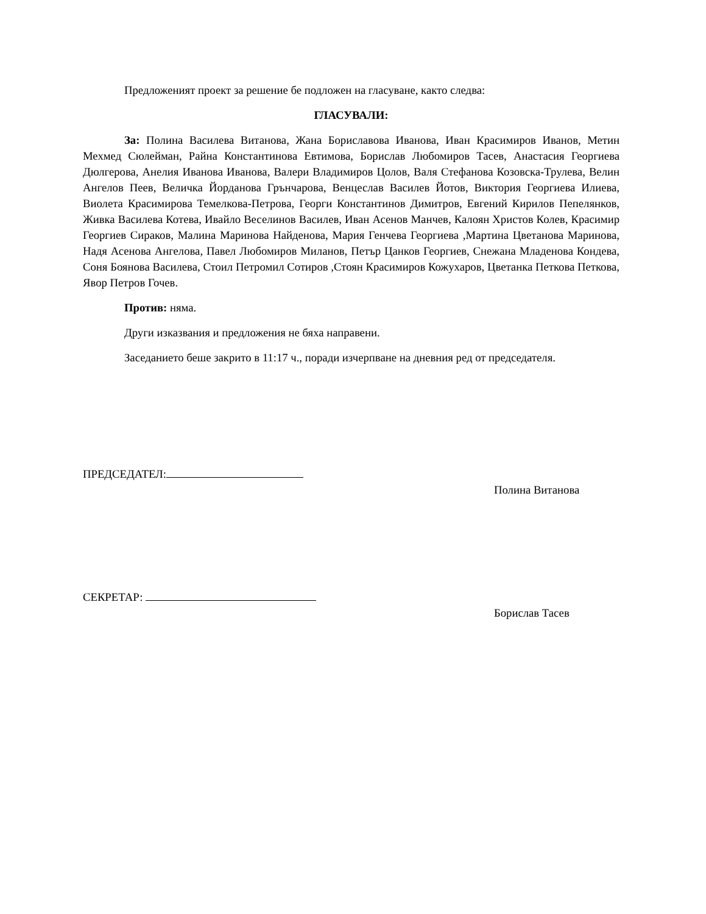Предложеният проект за решение бе подложен на гласуване, както следва:
ГЛАСУВАЛИ:
За: Полина Василева Витанова, Жана Бориславова Иванова, Иван Красимиров Иванов, Метин Мехмед Сюлейман, Райна Константинова Евтимова, Борислав Любомиров Тасев, Анастасия Георгиева Дюлгерова, Анелия Иванова Иванова, Валери Владимиров Цолов, Валя Стефанова Козовска-Трулева, Велин Ангелов Пеев, Величка Йорданова Грънчарова, Венцеслав Василев Йотов, Виктория Георгиева Илиева, Виолета Красимирова Темелкова-Петрова, Георги Константинов Димитров, Евгений Кирилов Пепелянков, Живка Василева Котева, Ивайло Веселинов Василев, Иван Асенов Манчев, Калоян Христов Колев, Красимир Георгиев Сираков, Малина Маринова Найденова, Мария Генчева Георгиева ,Мартина Цветанова Маринова, Надя Асенова Ангелова, Павел Любомиров Миланов, Петър Цанков Георгиев, Снежана Младенова Кондева, Соня Боянова Василева, Стоил Петромил Сотиров ,Стоян Красимиров Кожухаров, Цветанка Петкова Петкова, Явор Петров Гочев.
Против: няма.
Други изказвания и предложения не бяха направени.
Заседанието беше закрито в 11:17 ч., поради изчерпване на дневния ред от председателя.
ПРЕДСЕДАТЕЛ:
Полина Витанова
СЕКРЕТАР:
Борислав Тасев